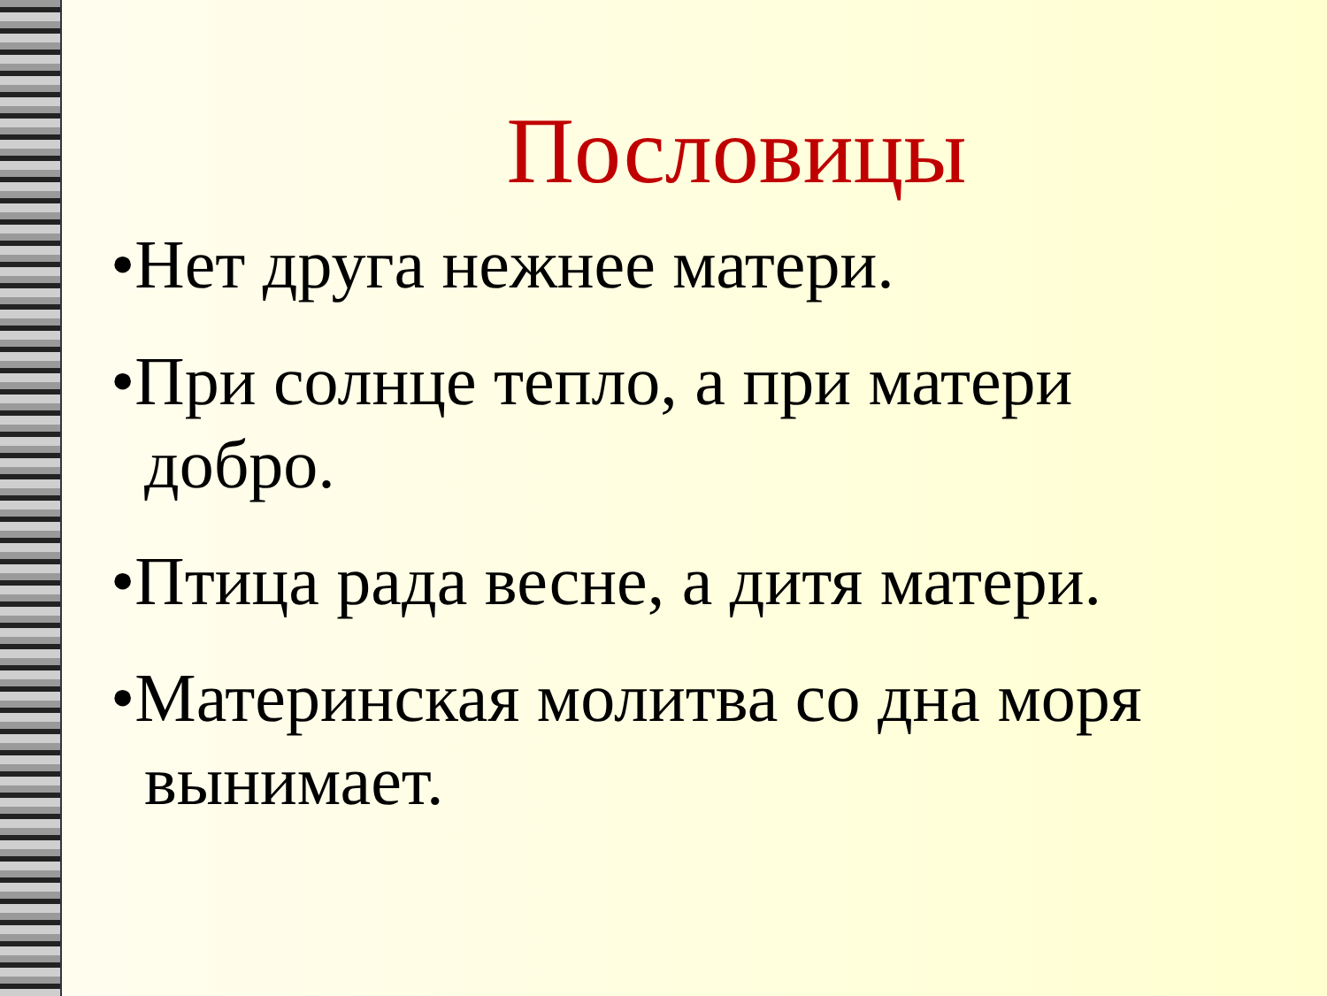Пословицы
•Нет друга нежнее матери.
•При солнце тепло, а при матери добро.
•Птица рада весне, а дитя матери.
•Материнская молитва со дна моря вынимает.